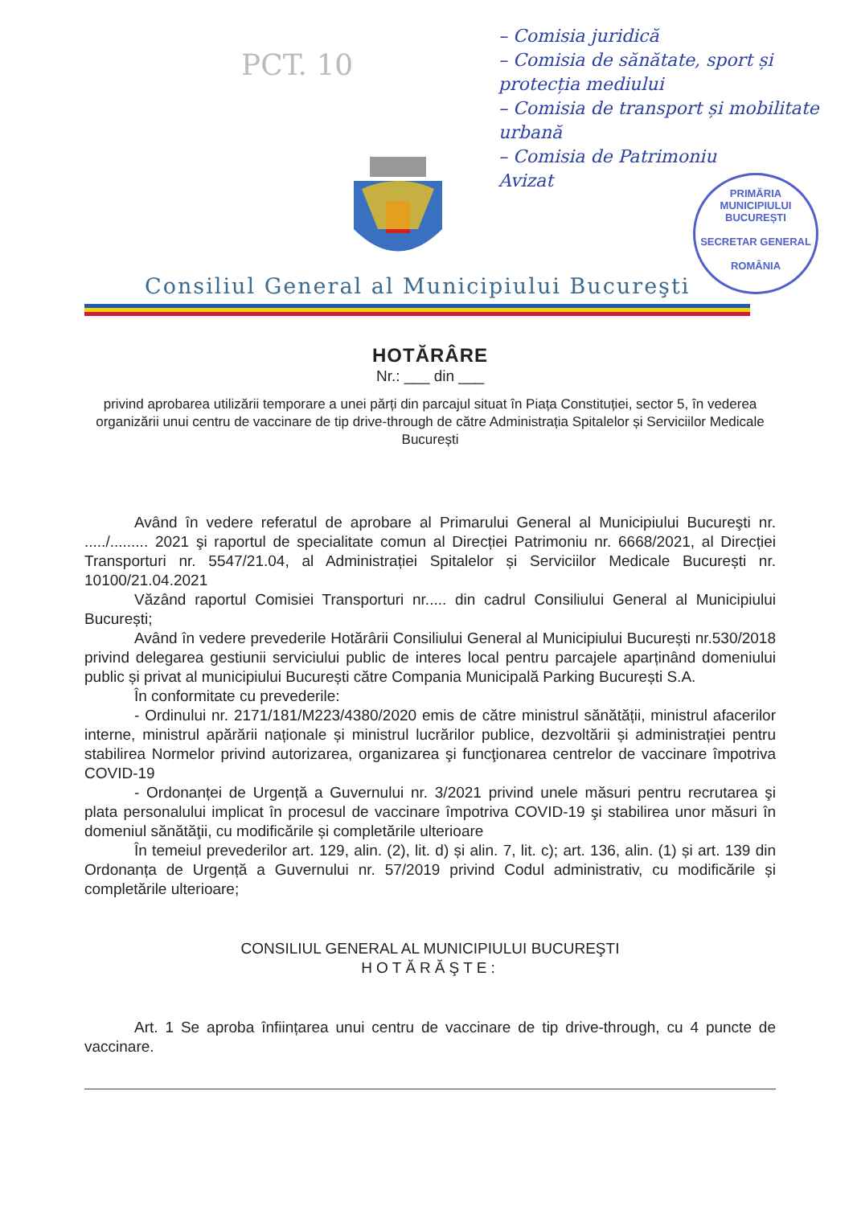PCT. 10
– Comisia juridică
– Comisia de sănătate, sport și protecția mediului
– Comisia de transport și mobilitate urbană
– Comisia de Patrimoniu
Avizat
PRIMĂRIA MUNICIPIULUI BUCUREȘTI
SECRETAR GENERAL
ROMÂNIA
Consiliul General al Municipiului Bucureşti
HOTĂRÂRE
Nr.: ___ din ___
privind aprobarea utilizării temporare a unei părți din parcajul situat în Piața Constituției, sector 5, în vederea organizării unui centru de vaccinare de tip drive-through de către Administrația Spitalelor și Serviciilor Medicale București
Având în vedere referatul de aprobare al Primarului General al Municipiului Bucureşti nr. ...../......... 2021 şi raportul de specialitate comun al Direcției Patrimoniu nr. 6668/2021, al Direcției Transporturi nr. 5547/21.04, al Administrației Spitalelor și Serviciilor Medicale București nr. 10100/21.04.2021
Văzând raportul Comisiei Transporturi nr..... din cadrul Consiliului General al Municipiului București;
Având în vedere prevederile Hotărârii Consiliului General al Municipiului București nr.530/2018 privind delegarea gestiunii serviciului public de interes local pentru parcajele aparținând domeniului public și privat al municipiului București către Compania Municipală Parking București S.A.
În conformitate cu prevederile:
- Ordinului nr. 2171/181/M223/4380/2020 emis de către ministrul sănătății, ministrul afacerilor interne, ministrul apărării naționale și ministrul lucrărilor publice, dezvoltării și administrației pentru stabilirea Normelor privind autorizarea, organizarea şi funcţionarea centrelor de vaccinare împotriva COVID-19
- Ordonanței de Urgență a Guvernului nr. 3/2021 privind unele măsuri pentru recrutarea şi plata personalului implicat în procesul de vaccinare împotriva COVID-19 şi stabilirea unor măsuri în domeniul sănătăţii, cu modificările și completările ulterioare
În temeiul prevederilor art. 129, alin. (2), lit. d) și alin. 7, lit. c); art. 136, alin. (1) și art. 139 din Ordonanța de Urgență a Guvernului nr. 57/2019 privind Codul administrativ, cu modificările și completările ulterioare;
CONSILIUL GENERAL AL MUNICIPIULUI BUCUREŞTI
HOTĂRĂŞTE:
Art. 1 Se aproba înființarea unui centru de vaccinare de tip drive-through, cu 4 puncte de vaccinare.